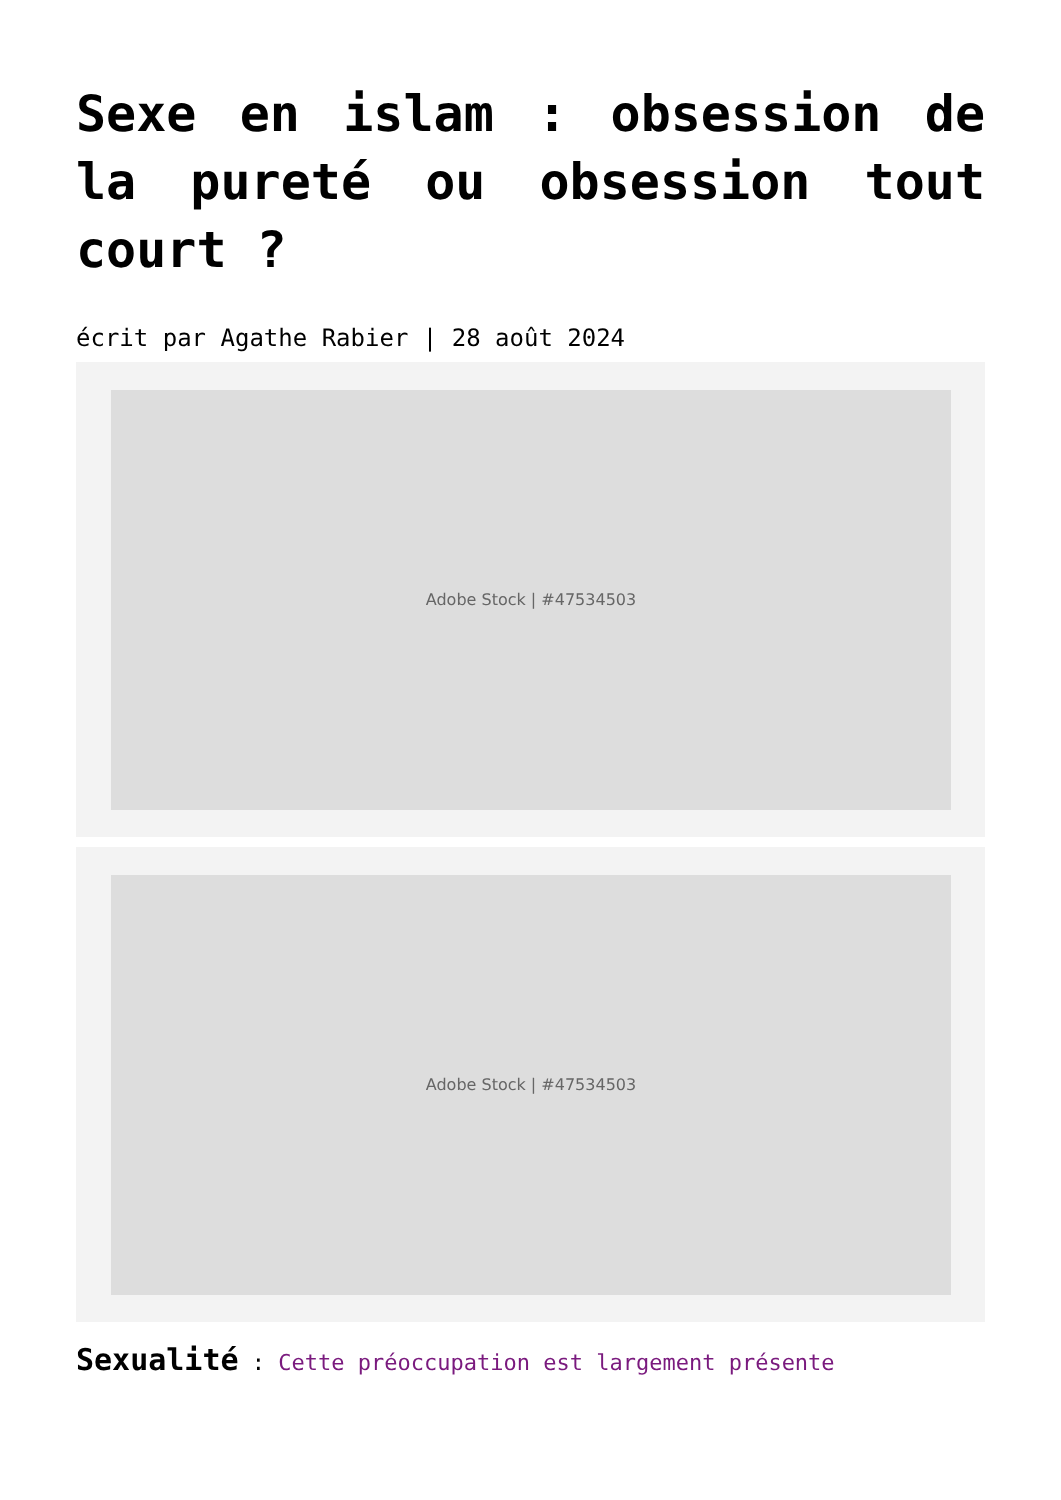Sexe en islam : obsession de la pureté ou obsession tout court ?
écrit par Agathe Rabier | 28 août 2024
Adobe Stock | #47534503
Adobe Stock | #47534503
Sexualité : Cette préoccupation est largement présente